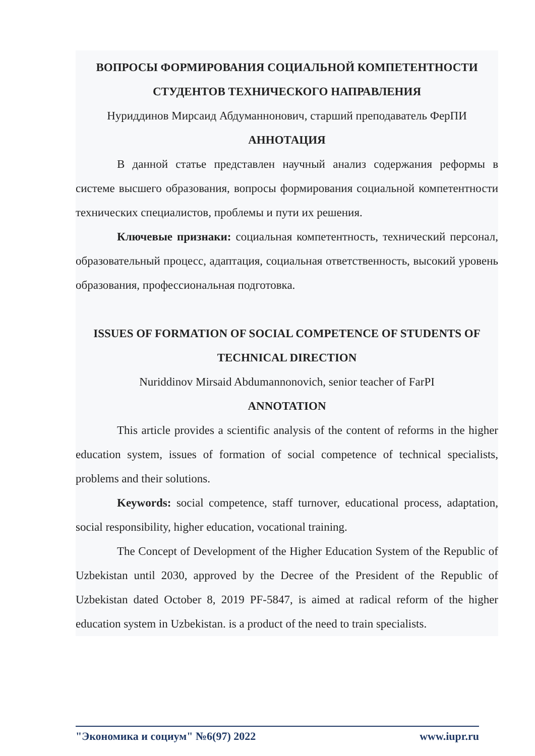ВОПРОСЫ ФОРМИРОВАНИЯ СОЦИАЛЬНОЙ КОМПЕТЕНТНОСТИ СТУДЕНТОВ ТЕХНИЧЕСКОГО НАПРАВЛЕНИЯ
Нуриддинов Мирсаид Абдуманнонович, старший преподаватель ФерПИ
АННОТАЦИЯ
В данной статье представлен научный анализ содержания реформы в системе высшего образования, вопросы формирования социальной компетентности технических специалистов, проблемы и пути их решения.
Ключевые признаки: социальная компетентность, технический персонал, образовательный процесс, адаптация, социальная ответственность, высокий уровень образования, профессиональная подготовка.
ISSUES OF FORMATION OF SOCIAL COMPETENCE OF STUDENTS OF TECHNICAL DIRECTION
Nuriddinov Mirsaid Abdumannonovich, senior teacher of FarPI
ANNOTATION
This article provides a scientific analysis of the content of reforms in the higher education system, issues of formation of social competence of technical specialists, problems and their solutions.
Keywords: social competence, staff turnover, educational process, adaptation, social responsibility, higher education, vocational training.
The Concept of Development of the Higher Education System of the Republic of Uzbekistan until 2030, approved by the Decree of the President of the Republic of Uzbekistan dated October 8, 2019 PF-5847, is aimed at radical reform of the higher education system in Uzbekistan. is a product of the need to train specialists.
"Экономика и социум" №6(97) 2022 www.iupr.ru